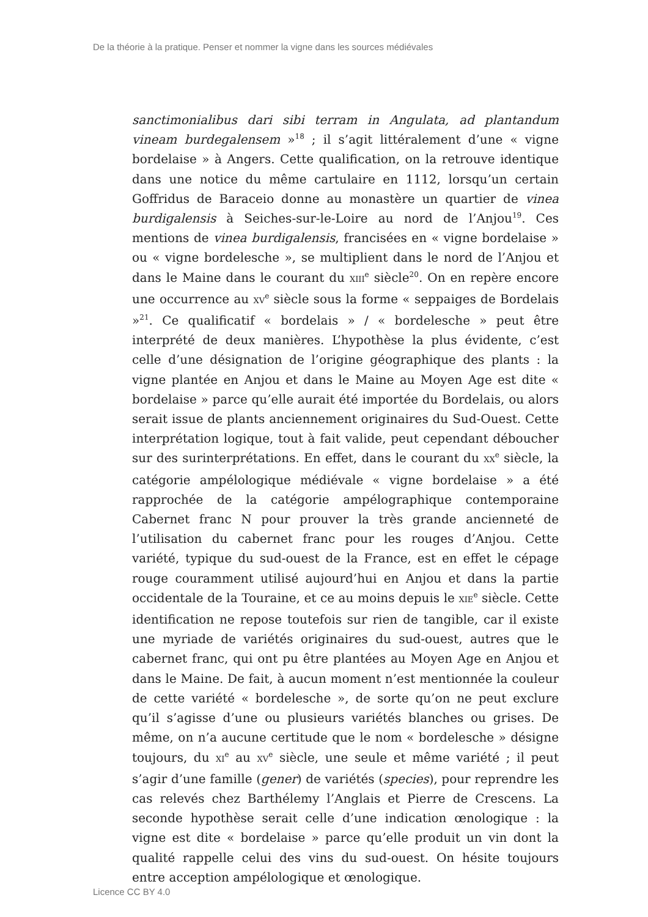De la théorie à la pratique. Penser et nommer la vigne dans les sources médiévales
sanctimonialibus dari sibi terram in Angulata, ad plantandum vineam burdegalensem »<sup>18</sup> ; il s’agit littéralement d’une « vigne bordelaise » à Angers. Cette qualification, on la retrouve identique dans une notice du même cartulaire en 1112, lorsqu’un certain Goffridus de Baraceio donne au monastère un quartier de vinea burdigalensis à Seiches-sur-le-Loire au nord de l’Anjou<sup>19</sup>. Ces mentions de vinea burdigalensis, francisées en « vigne bordelaise » ou « vigne bordelesche », se multiplient dans le nord de l’Anjou et dans le Maine dans le courant du XIII<sup>e</sup> siècle<sup>20</sup>. On en repère encore une occurrence au XV<sup>e</sup> siècle sous la forme « seppaiges de Bordelais »<sup>21</sup>. Ce qualificatif « bordelais » / « bordelesche » peut être interprété de deux manières. L’hypothèse la plus évidente, c’est celle d’une désignation de l’origine géographique des plants : la vigne plantée en Anjou et dans le Maine au Moyen Age est dite « bordelaise » parce qu’elle aurait été importée du Bordelais, ou alors serait issue de plants anciennement originaires du Sud-Ouest. Cette interprétation logique, tout à fait valide, peut cependant déboucher sur des surinterprétations. En effet, dans le courant du XX<sup>e</sup> siècle, la catégorie ampélologique médiévale « vigne bordelaise » a été rapprochée de la catégorie ampélographique contemporaine Cabernet franc N pour prouver la très grande ancienneté de l’utilisation du cabernet franc pour les rouges d’Anjou. Cette variété, typique du sud-ouest de la France, est en effet le cépage rouge couramment utilisé aujourd’hui en Anjou et dans la partie occidentale de la Touraine, et ce au moins depuis le XIE<sup>e</sup> siècle. Cette identification ne repose toutefois sur rien de tangible, car il existe une myriade de variétés originaires du sud-ouest, autres que le cabernet franc, qui ont pu être plantées au Moyen Age en Anjou et dans le Maine. De fait, à aucun moment n’est mentionnée la couleur de cette variété « bordelesche », de sorte qu’on ne peut exclure qu’il s’agisse d’une ou plusieurs variétés blanches ou grises. De même, on n’a aucune certitude que le nom « bordelesche » désigne toujours, du XI<sup>e</sup> au XV<sup>e</sup> siècle, une seule et même variété ; il peut s’agir d’une famille (gener) de variétés (species), pour reprendre les cas relevés chez Barthélemy l’Anglais et Pierre de Crescens. La seconde hypothèse serait celle d’une indication œnologique : la vigne est dite « bordelaise » parce qu’elle produit un vin dont la qualité rappelle celui des vins du sud-ouest. On hésite toujours entre acception ampélologique et œnologique.
Licence CC BY 4.0